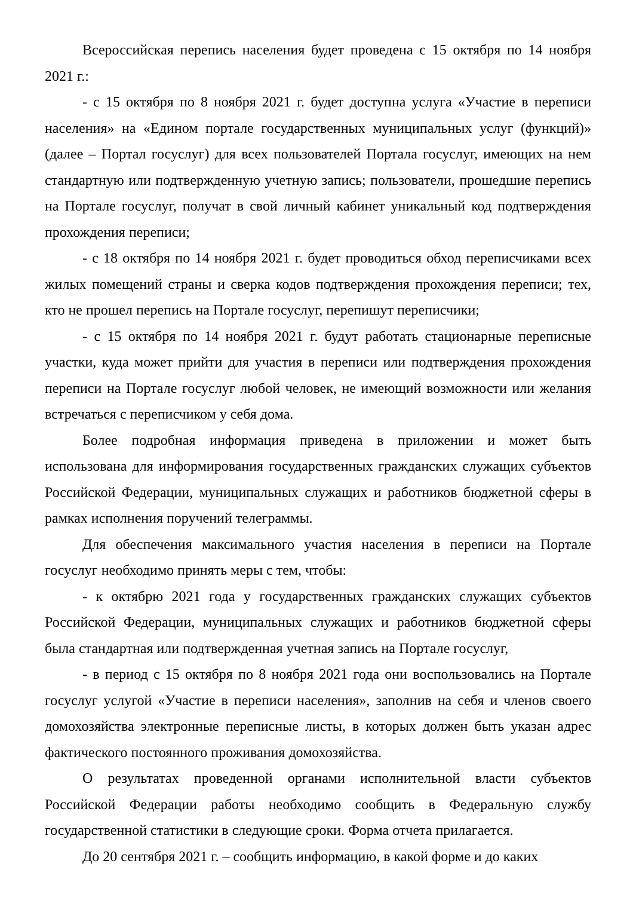Всероссийская перепись населения будет проведена с 15 октября по 14 ноября 2021 г.:
- с 15 октября по 8 ноября 2021 г. будет доступна услуга «Участие в переписи населения» на «Едином портале государственных муниципальных услуг (функций)» (далее – Портал госуслуг) для всех пользователей Портала госуслуг, имеющих на нем стандартную или подтвержденную учетную запись; пользователи, прошедшие перепись на Портале госуслуг, получат в свой личный кабинет уникальный код подтверждения прохождения переписи;
- с 18 октября по 14 ноября 2021 г. будет проводиться обход переписчиками всех жилых помещений страны и сверка кодов подтверждения прохождения переписи; тех, кто не прошел перепись на Портале госуслуг, перепишут переписчики;
- с 15 октября по 14 ноября 2021 г. будут работать стационарные переписные участки, куда может прийти для участия в переписи или подтверждения прохождения переписи на Портале госуслуг любой человек, не имеющий возможности или желания встречаться с переписчиком у себя дома.
Более подробная информация приведена в приложении и может быть использована для информирования государственных гражданских служащих субъектов Российской Федерации, муниципальных служащих и работников бюджетной сферы в рамках исполнения поручений телеграммы.
Для обеспечения максимального участия населения в переписи на Портале госуслуг необходимо принять меры с тем, чтобы:
- к октябрю 2021 года у государственных гражданских служащих субъектов Российской Федерации, муниципальных служащих и работников бюджетной сферы была стандартная или подтвержденная учетная запись на Портале госуслуг,
- в период с 15 октября по 8 ноября 2021 года они воспользовались на Портале госуслуг услугой «Участие в переписи населения», заполнив на себя и членов своего домохозяйства электронные переписные листы, в которых должен быть указан адрес фактического постоянного проживания домохозяйства.
О результатах проведенной органами исполнительной власти субъектов Российской Федерации работы необходимо сообщить в Федеральную службу государственной статистики в следующие сроки. Форма отчета прилагается.
До 20 сентября 2021 г. – сообщить информацию, в какой форме и до каких